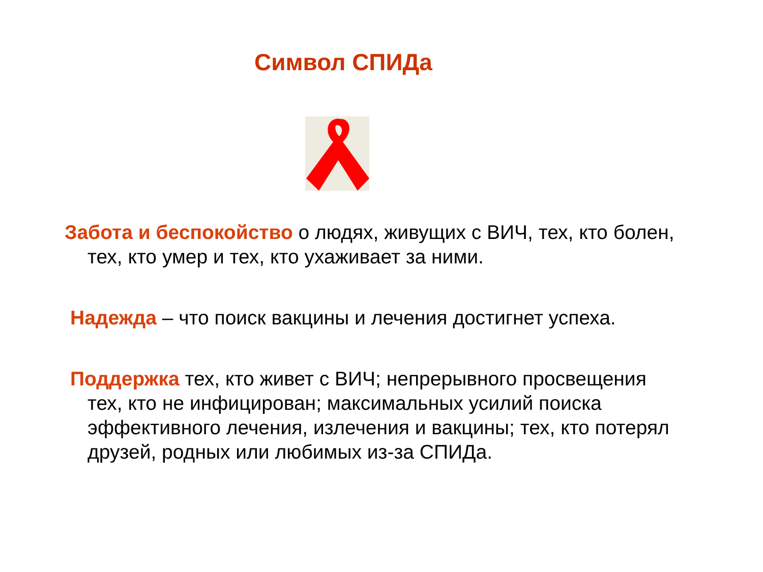Символ СПИДа
Забота и беспокойство о людях, живущих с ВИЧ, тех, кто болен, тех, кто умер и тех, кто ухаживает за ними.
Надежда – что поиск вакцины и лечения достигнет успеха.
Поддержка тех, кто живет с ВИЧ; непрерывного просвещения тех, кто не инфицирован; максимальных усилий поиска эффективного лечения, излечения и вакцины; тех, кто потерял друзей, родных или любимых из-за СПИДа.